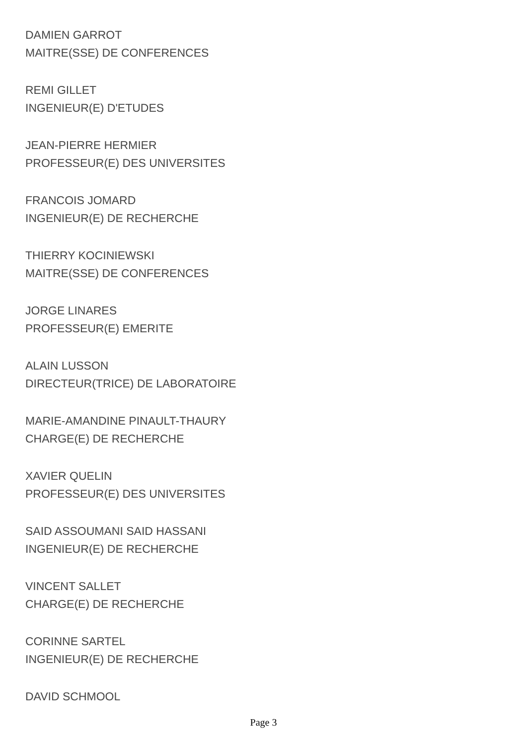DAMIEN GARROT
MAITRE(SSE) DE CONFERENCES
REMI GILLET
INGENIEUR(E) D'ETUDES
JEAN-PIERRE HERMIER
PROFESSEUR(E) DES UNIVERSITES
FRANCOIS JOMARD
INGENIEUR(E) DE RECHERCHE
THIERRY KOCINIEWSKI
MAITRE(SSE) DE CONFERENCES
JORGE LINARES
PROFESSEUR(E) EMERITE
ALAIN LUSSON
DIRECTEUR(TRICE) DE LABORATOIRE
MARIE-AMANDINE PINAULT-THAURY
CHARGE(E) DE RECHERCHE
XAVIER QUELIN
PROFESSEUR(E) DES UNIVERSITES
SAID ASSOUMANI SAID HASSANI
INGENIEUR(E) DE RECHERCHE
VINCENT SALLET
CHARGE(E) DE RECHERCHE
CORINNE SARTEL
INGENIEUR(E) DE RECHERCHE
DAVID SCHMOOL
Page 3